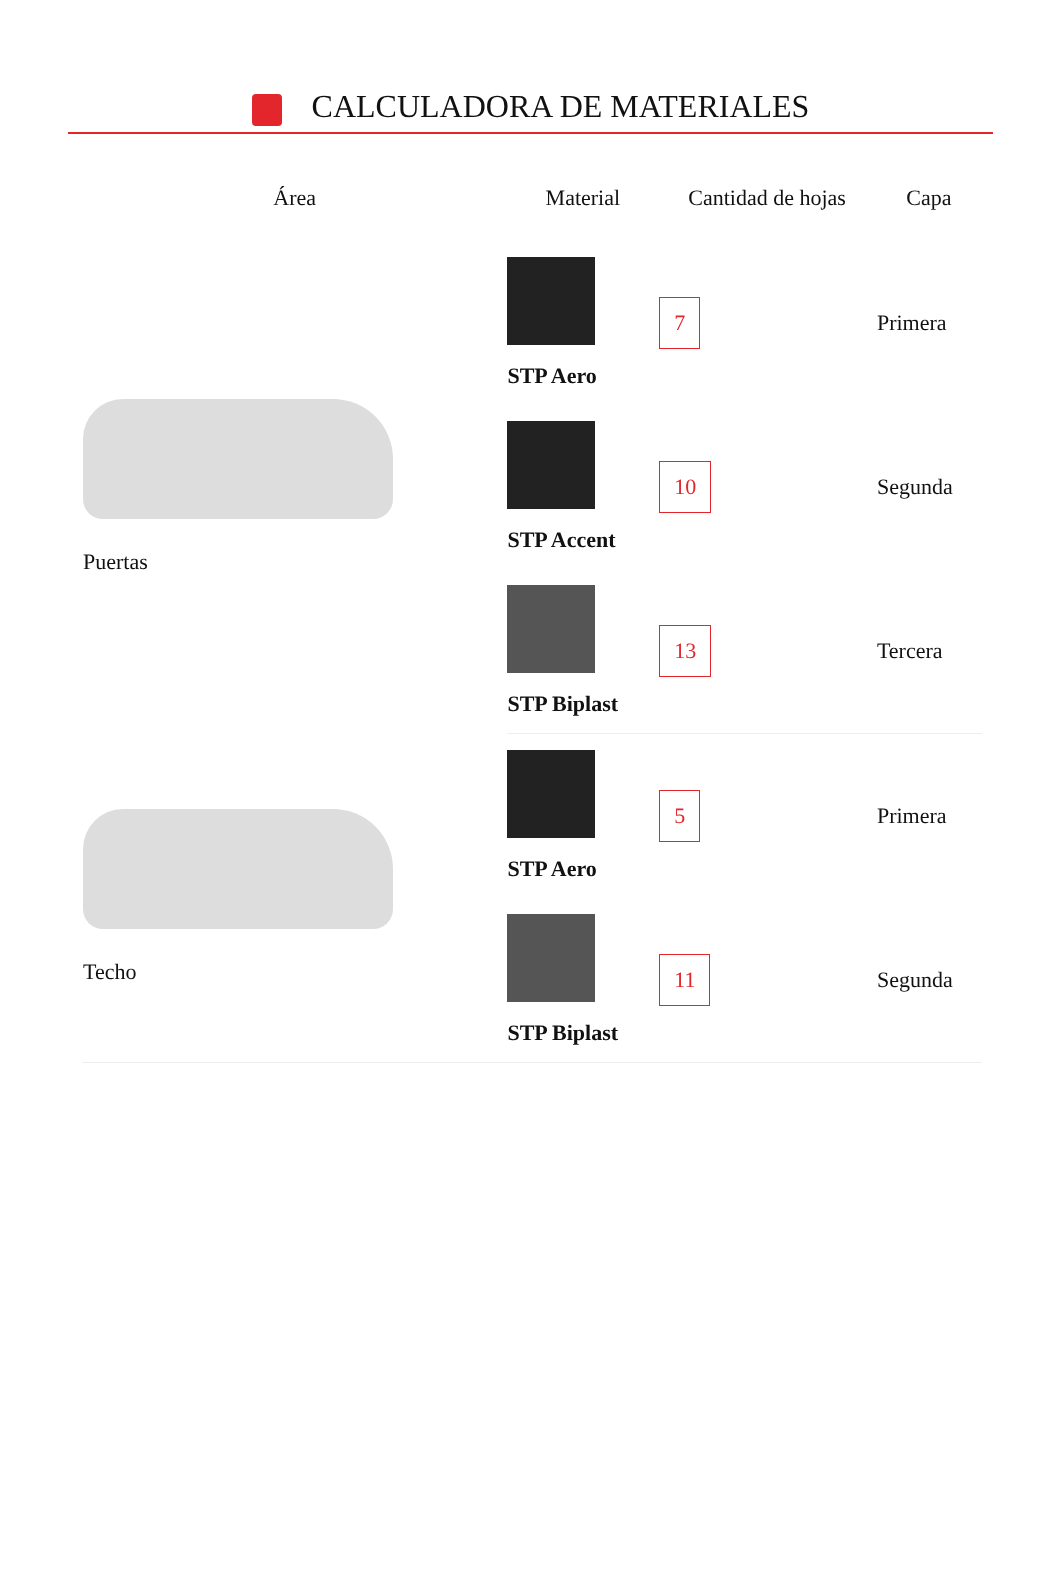CALCULADORA DE MATERIALES
| Área | Material | Cantidad de hojas | Capa |
| --- | --- | --- | --- |
| Puertas | STP Aero | 7 | Primera |
| | STP Accent | 10 | Segunda |
| | STP Biplast | 13 | Tercera |
| Techo | STP Aero | 5 | Primera |
| | STP Biplast | 11 | Segunda |